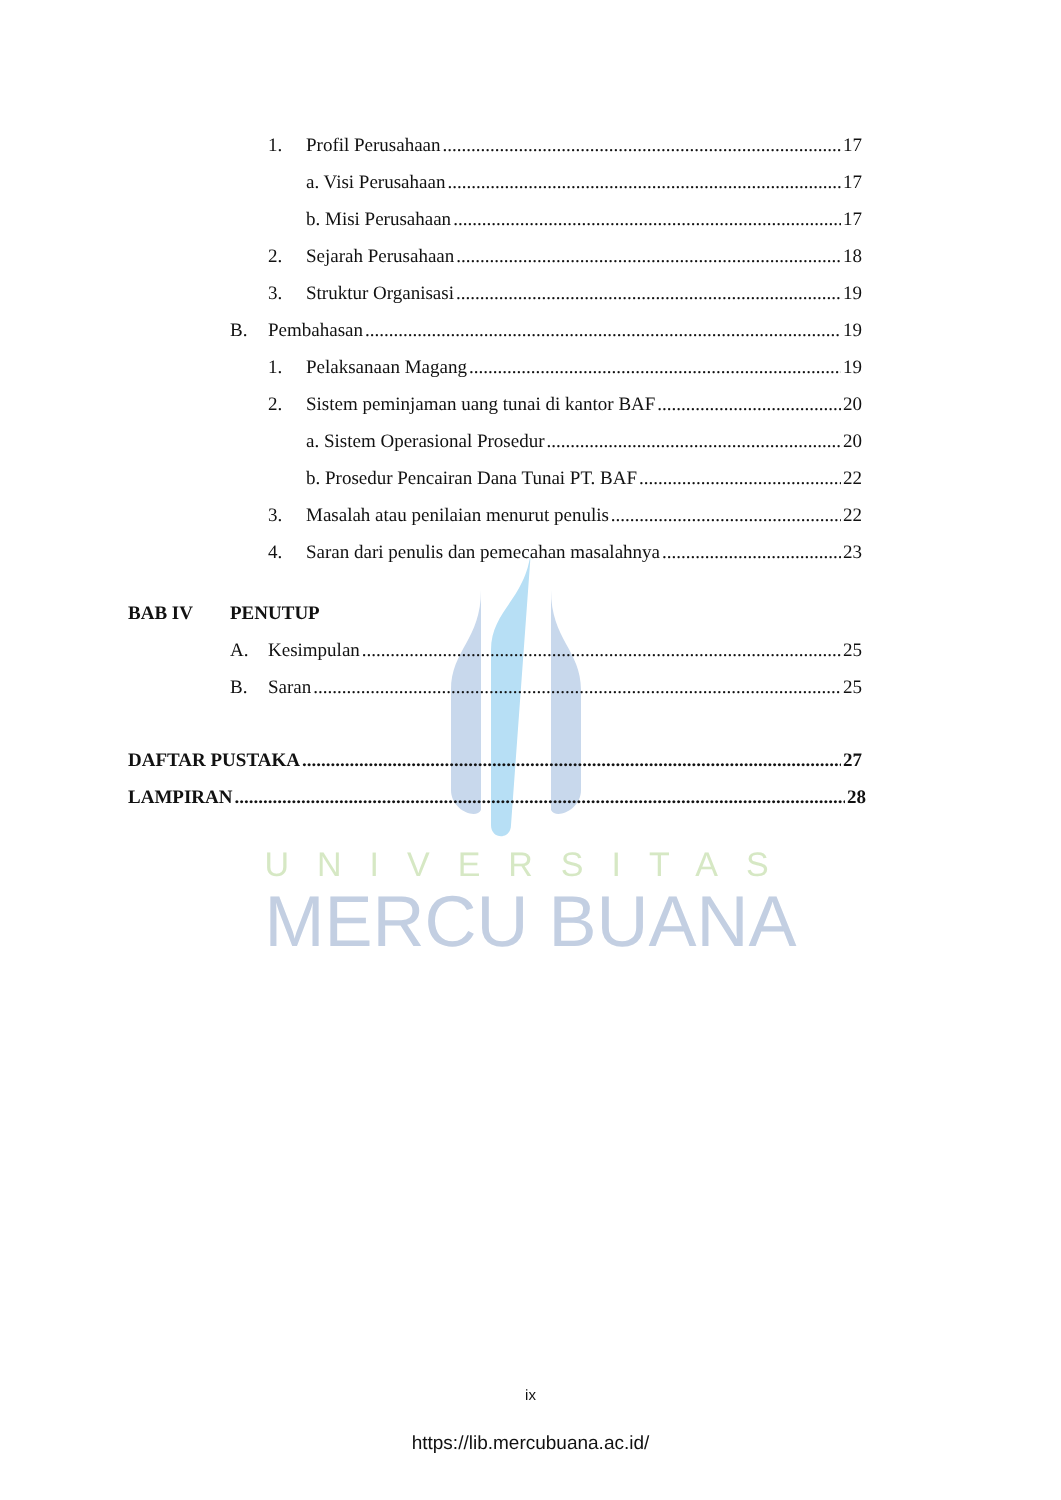UNIVERSITAS
MERCU BUANA
1. Profil Perusahaan 17
a. Visi Perusahaan 17
b. Misi Perusahaan 17
2. Sejarah Perusahaan 18
3. Struktur Organisasi 19
B. Pembahasan 19
1. Pelaksanaan Magang 19
2. Sistem peminjaman uang tunai di kantor BAF 20
a. Sistem Operasional Prosedur 20
b. Prosedur Pencairan Dana Tunai PT. BAF 22
3. Masalah atau penilaian menurut penulis 22
4. Saran dari penulis dan pemecahan masalahnya 23
BAB IV PENUTUP
A. Kesimpulan 25
B. Saran 25
DAFTAR PUSTAKA 27
LAMPIRAN 28
ix
https://lib.mercubuana.ac.id/